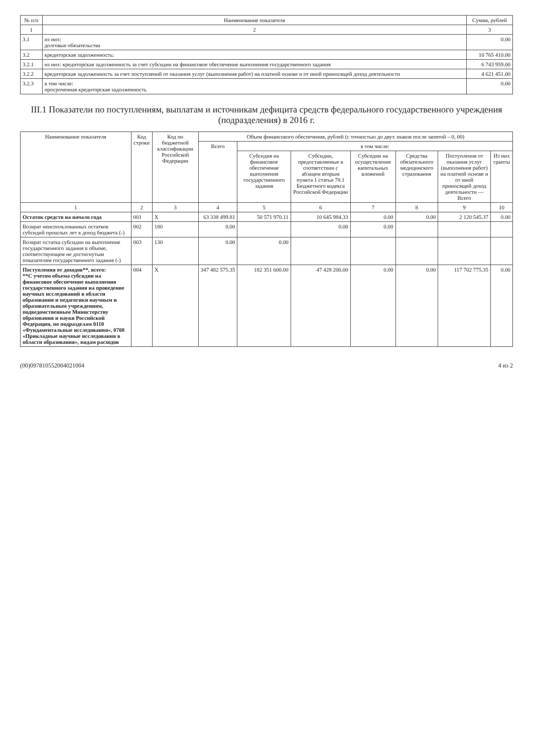| № п/п | Наименование показателя | Сумма, рублей |
| --- | --- | --- |
| 1 | 2 | 3 |
| 3.1 | из них: долговые обязательства | 0.00 |
| 3.2 | кредиторская задолженность: | 10 765 410.00 |
| 3.2.1 | из них: кредиторская задолженность за счет субсидии на финансовое обеспечение выполнения государственного задания | 6 743 959.00 |
| 3.2.2 | кредиторская задолженность за счет поступлений от оказания услуг (выполнения работ) на платной основе и от иной приносящей доход деятельности | 4 621 451.00 |
| 3.2.3 | в том числе: просроченная кредиторская задолженность | 0.00 |
III.1 Показатели по поступлениям, выплатам и источникам дефицита средств федерального государственного учреждения (подразделения) в 2016 г.
| Наименование показателя | Код строки | Код по бюджетной классификации Российской Федерации | Объем финансового обеспечения, рублей (с точностью до двух знаков после запятой – 0, 00) | | | | | | |
| --- | --- | --- | --- | --- | --- | --- | --- | --- | --- |
| | | | Всего | в том числе: | | | | | |
| | | | | Субсидия на финансовое обеспечение выполнения государственного задания | Субсидии, предоставляемые в соответствии с абзацем вторым пункта 1 статьи 78.1 Бюджетного кодекса Российской Федерации | Субсидии на осуществление капитальных вложений | Средства обязательного медицинского страхования | Поступления от оказания услуг (выполнения работ) на платной основе и от иной приносящей доход деятельности — Всего | Из них гранты |
| 1 | 2 | 3 | 4 | 5 | 6 | 7 | 8 | 9 | 10 |
| Остаток средств на начало года | 001 | X | 63 338 499.81 | 50 571 970.11 | 10 645 984.33 | 0.00 | 0.00 | 2 120 545.37 | 0.00 |
| Возврат неиспользованных остатков субсидий прошлых лет в доход бюджета (-) | 002 | 180 | 0.00 | | 0.00 | 0.00 | | | |
| Возврат остатка субсидии на выполнение государственного задания в объеме, соответствующем не достигнутым показателям государственного задания (-) | 003 | 130 | 0.00 | 0.00 | | | | | |
| Поступления от доходов**, всего: **С учетом объема субсидии на финансовое обеспечение выполнения государственного задания на проведение научных исследований в области образования и педагогики научным и образовательным учреждениям, подведомственным Министерству образования и науки Российской Федерации, по подразделам 0110 «Фундаментальные исследования», 0708 «Прикладные научные исследования в области образования», видам расходов | 004 | X | 347 482 575.35 | 182 351 600.00 | 47 428 200.00 | 0.00 | 0.00 | 117 702 775.35 | 0.00 |
(00)0978105520040210​04 4 из 2